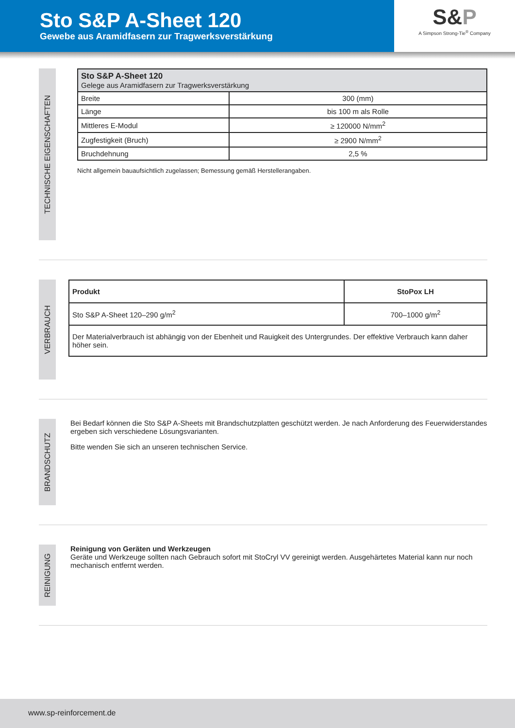Sto S&P A-Sheet 120
Gewebe aus Aramidfasern zur Tragwerksverstärkung
S&P
A Simpson Strong-Tie<sup>®</sup> Company
TECHNISCHE EIGENSCHAFTEN
| Sto S&P A-Sheet 120 Gelege aus Aramidfasern zur Tragwerksverstärkung | |
| --- | --- |
| Breite | 300 (mm) |
| Länge | bis 100 m als Rolle |
| Mittleres E-Modul | ≥ 120000 N/mm<sup>2</sup> |
| Zugfestigkeit (Bruch) | ≥ 2900 N/mm<sup>2</sup> |
| Bruchdehnung | 2,5 % |
Nicht allgemein bauaufsichtlich zugelassen; Bemessung gemäß Herstellerangaben.
VERBRAUCH
| Produkt | StoPox LH |
| --- | --- |
| Sto S&P A-Sheet 120–290 g/m<sup>2</sup> | 700–1000 g/m<sup>2</sup> |
| Der Materialverbrauch ist abhängig von der Ebenheit und Rauigkeit des Untergrundes. Der effektive Verbrauch kann daher höher sein. | |
BRANDSCHUTZ
Bei Bedarf können die Sto S&P A-Sheets mit Brandschutzplatten geschützt werden. Je nach Anforderung des Feuerwiderstandes ergeben sich verschiedene Lösungsvarianten.
Bitte wenden Sie sich an unseren technischen Service.
REINIGUNG
Reinigung von Geräten und Werkzeugen
Geräte und Werkzeuge sollten nach Gebrauch sofort mit StoCryl VV gereinigt werden. Ausgehärtetes Material kann nur noch mechanisch entfernt werden.
www.sp-reinforcement.de